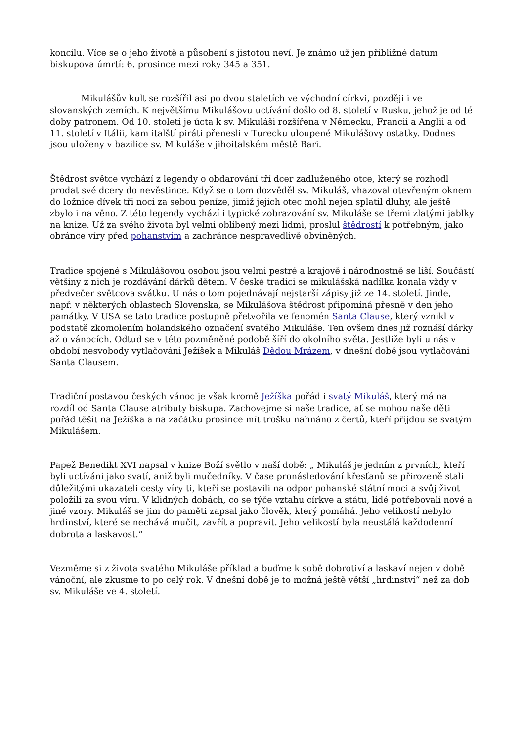koncilu. Více se o jeho životě a působení s jistotou neví. Je známo už jen přibližné datum biskupova úmrtí: 6. prosince mezi roky 345 a 351.
Mikulášův kult se rozšířil asi po dvou staletích ve východní církvi, později i ve slovanských zemích. K největšímu Mikulášovu uctívání došlo od 8. století v Rusku, jehož je od té doby patronem. Od 10. století je úcta k sv. Mikuláši rozšířena v Německu, Francii a Anglii a od 11. století v Itálii, kam italští piráti přenesli v Turecku uloupené Mikulášovy ostatky. Dodnes jsou uloženy v bazilice sv. Mikuláše v jihoitalském městě Bari.
Štědrost světce vychází z legendy o obdarování tří dcer zadluženého otce, který se rozhodl prodat své dcery do nevěstince. Když se o tom dozvěděl sv. Mikuláš, vhazoval otevřeným oknem do ložnice dívek tři noci za sebou peníze, jimiž jejich otec mohl nejen splatil dluhy, ale ještě zbylo i na věno. Z této legendy vychází i typické zobrazování sv. Mikuláše se třemi zlatými jablky na knize. Už za svého života byl velmi oblíbený mezi lidmi, proslul štědrostí k potřebným, jako obránce víry před pohanstvím a zachránce nespravedlivě obviněných.
Tradice spojené s Mikulášovou osobou jsou velmi pestré a krajově i národnostně se liší. Součástí většiny z nich je rozdávání dárků dětem. V české tradici se mikulášská nadílka konala vždy v předvečer světcova svátku. U nás o tom pojednávají nejstarší zápisy již ze 14. století. Jinde, např. v některých oblastech Slovenska, se Mikulášova štědrost připomíná přesně v den jeho památky. V USA se tato tradice postupně přetvořila ve fenomén Santa Clause, který vznikl v podstatě zkomolením holandského označení svatého Mikuláše. Ten ovšem dnes již roznáší dárky až o vánocích. Odtud se v této pozměněné podobě šíří do okolního světa. Jestliže byli u nás v období nesvobody vytlačováni Ježíšek a Mikuláš Dědou Mrázem, v dnešní době jsou vytlačováni Santa Clausem.
Tradiční postavou českých vánoc je však kromě Ježíška pořád i svatý Mikuláš, který má na rozdíl od Santa Clause atributy biskupa. Zachovejme si naše tradice, ať se mohou naše děti pořád těšit na Ježíška a na začátku prosince mít trošku nahnáno z čertů, kteří přijdou se svatým Mikulášem.
Papež Benedikt XVI napsal v knize Boží světlo v naší době: „ Mikuláš je jedním z prvních, kteří byli uctíváni jako svatí, aniž byli mučedníky. V čase pronásledování křesťanů se přirozeně stali důležitými ukazateli cesty víry ti, kteří se postavili na odpor pohanské státní moci a svůj život položili za svou víru. V klidných dobách, co se týče vztahu církve a státu, lidé potřebovali nové a jiné vzory. Mikuláš se jim do paměti zapsal jako člověk, který pomáhá. Jeho velikostí nebylo hrdinství, které se nechává mučit, zavřít a popravit. Jeho velikostí byla neustálá každodenní dobrota a laskavost.“
Vezměme si z života svatého Mikuláše příklad a buďme k sobě dobrotiví a laskaví nejen v době vánoční, ale zkusme to po celý rok. V dnešní době je to možná ještě větší „hrdinství“ než za dob sv. Mikuláše ve 4. století.